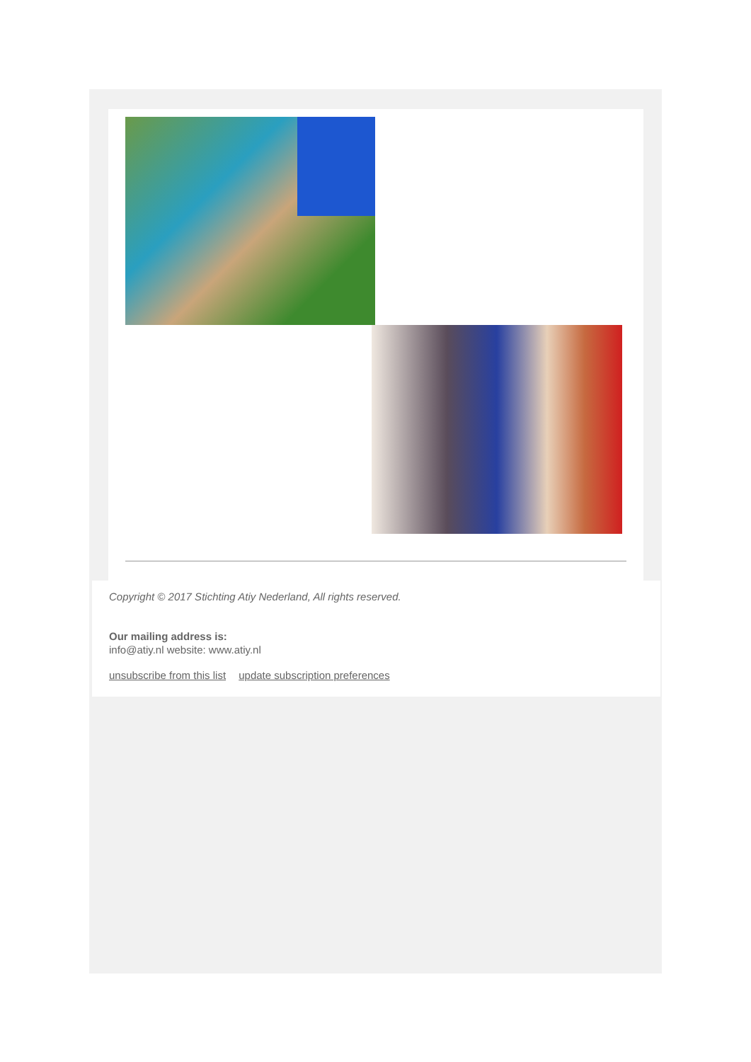Copyright © 2017 Stichting Atiy Nederland, All rights reserved.
Our mailing address is:
info@atiy.nl website: www.atiy.nl
unsubscribe from this list update subscription preferences